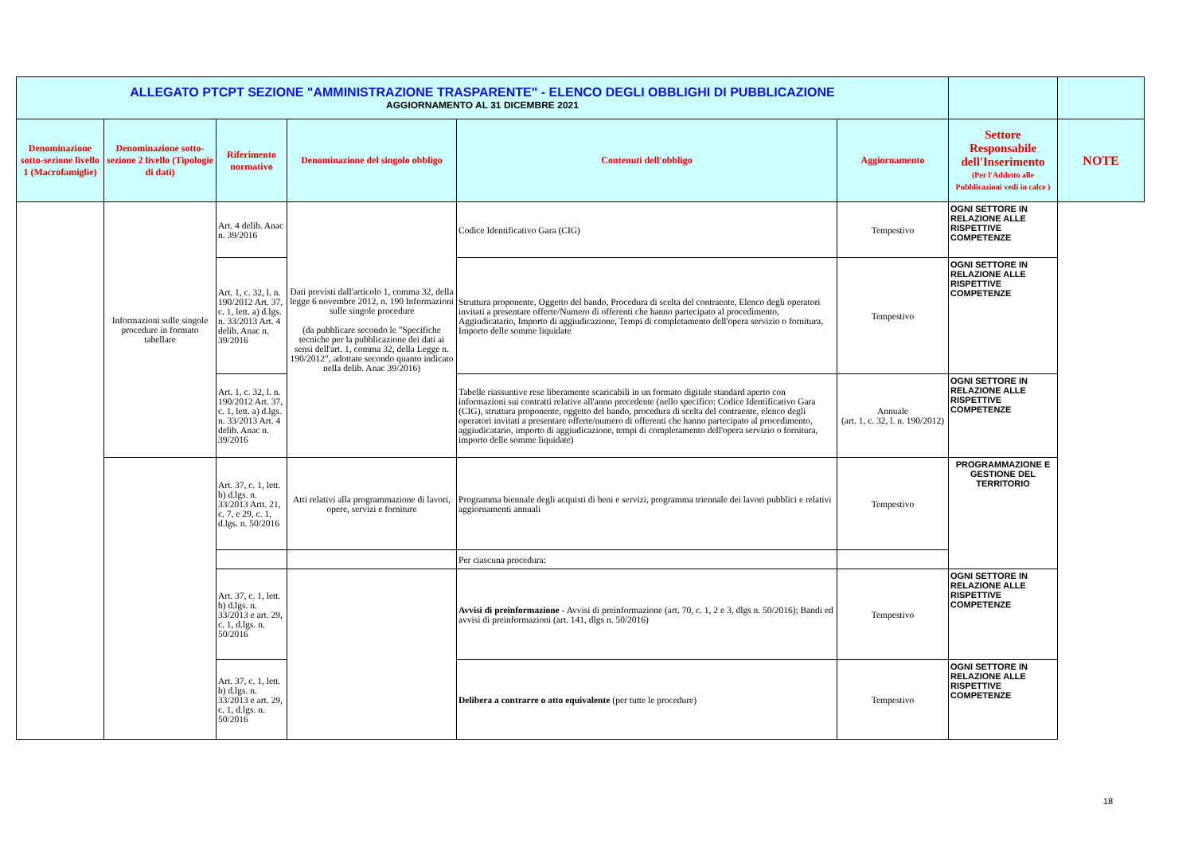| ALLEGATO PTCPT SEZIONE "AMMINISTRAZIONE TRASPARENTE" - ELENCO DEGLI OBBLIGHI DI PUBBLICAZIONE AGGIORNAMENTO AL 31 DICEMBRE 2021 | | | | | | | |
| Denominazione sotto-sezione livello 1 (Macrofamiglie) | Denominazione sotto-sezione 2 livello (Tipologie di dati) | Riferimento normativo | Denominazione del singolo obbligo | Contenuti dell'obbligo | Aggiornamento | Settore Responsabile dell'Inserimento (Per l'Addetto alle Pubblicazioni vedi in calce ) | NOTE |
| | Informazioni sulle singole procedure in formato tabellare | Art. 4 delib. Anac n. 39/2016 | Dati previsti dall'articolo 1, comma 32, della legge 6 novembre 2012, n. 190 Informazioni sulle singole procedure (da pubblicare secondo le "Specifiche tecniche per la pubblicazione dei dati ai sensi dell'art. 1, comma 32, della Legge n. 190/2012", adottate secondo quanto indicato nella delib. Anac 39/2016) | Codice Identificativo Gara (CIG) | Tempestivo | OGNI SETTORE IN RELAZIONE ALLE RISPETTIVE COMPETENZE | |
| | | Art. 1, c. 32, l. n. 190/2012 Art. 37, c. 1, lett. a) d.lgs. n. 33/2013 Art. 4 delib. Anac n. 39/2016 | | Struttura proponente, Oggetto del bando, Procedura di scelta del contraente, Elenco degli operatori invitati a presentare offerte/Numero di offerenti che hanno partecipato al procedimento, Aggiudicatario, Importo di aggiudicazione, Tempi di completamento dell'opera servizio o fornitura, Importo delle somme liquidate | Tempestivo | OGNI SETTORE IN RELAZIONE ALLE RISPETTIVE COMPETENZE | |
| | | Art. 1, c. 32, l. n. 190/2012 Art. 37, c. 1, lett. a) d.lgs. n. 33/2013 Art. 4 delib. Anac n. 39/2016 | | Tabelle riassuntive rese liberamente scaricabili in un formato digitale standard aperto con informazioni sui contratti relative all'anno precedente (nello specifico: Codice Identificativo Gara (CIG), struttura proponente, oggetto del bando, procedura di scelta del contraente, elenco degli operatori invitati a presentare offerte/numero di offerenti che hanno partecipato al procedimento, aggiudicatario, importo di aggiudicazione, tempi di completamento dell'opera servizio o fornitura, importo delle somme liquidate) | Annuale (art. 1, c. 32, l. n. 190/2012) | OGNI SETTORE IN RELAZIONE ALLE RISPETTIVE COMPETENZE | |
| | | Art. 37, c. 1, lett. b) d.lgs. n. 33/2013 Artt. 21, c. 7, e 29, c. 1, d.lgs. n. 50/2016 | Atti relativi alla programmazione di lavori, opere, servizi e forniture | Programma biennale degli acquisti di beni e servizi, programma triennale dei lavori pubblici e relativi aggiornamenti annuali | Tempestivo | PROGRAMMAZIONE E GESTIONE DEL TERRITORIO | |
| | | | | Per ciascuna procedura: | | | |
| | | Art. 37, c. 1, lett. b) d.lgs. n. 33/2013 e art. 29, c. 1, d.lgs. n. 50/2016 | | Avvisi di preinformazione - Avvisi di preinformazione (art. 70, c. 1, 2 e 3, dlgs n. 50/2016); Bandi ed avvisi di preinformazioni (art. 141, dlgs n. 50/2016) | Tempestivo | OGNI SETTORE IN RELAZIONE ALLE RISPETTIVE COMPETENZE | |
| | | Art. 37, c. 1, lett. b) d.lgs. n. 33/2013 e art. 29, c. 1, d.lgs. n. 50/2016 | | Delibera a contrarre o atto equivalente (per tutte le procedure) | Tempestivo | OGNI SETTORE IN RELAZIONE ALLE RISPETTIVE COMPETENZE | |
18